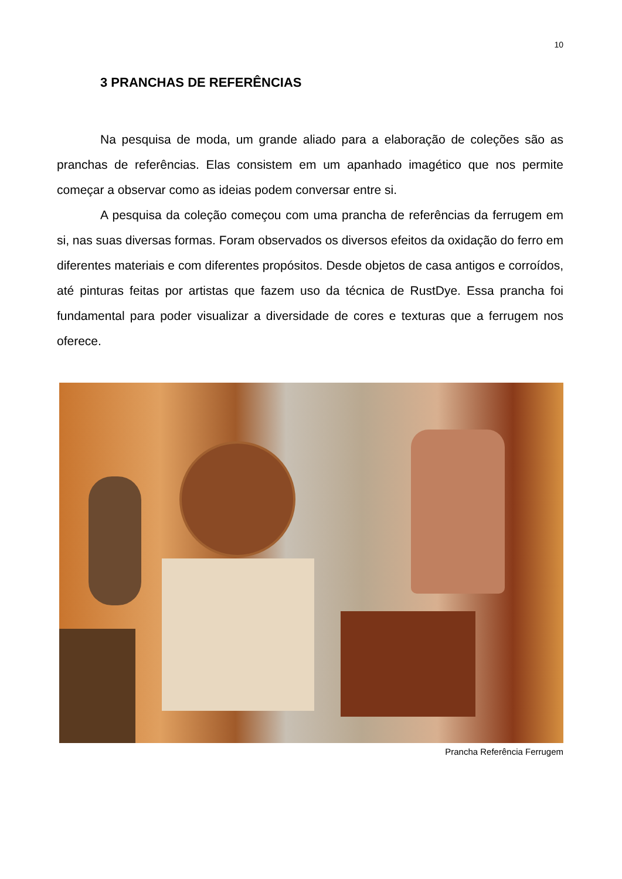10
3 PRANCHAS DE REFERÊNCIAS
Na pesquisa de moda, um grande aliado para a elaboração de coleções são as pranchas de referências. Elas consistem em um apanhado imagético que nos permite começar a observar como as ideias podem conversar entre si.
A pesquisa da coleção começou com uma prancha de referências da ferrugem em si, nas suas diversas formas. Foram observados os diversos efeitos da oxidação do ferro em diferentes materiais e com diferentes propósitos. Desde objetos de casa antigos e corroídos, até pinturas feitas por artistas que fazem uso da técnica de RustDye. Essa prancha foi fundamental para poder visualizar a diversidade de cores e texturas que a ferrugem nos oferece.
Prancha Referência Ferrugem